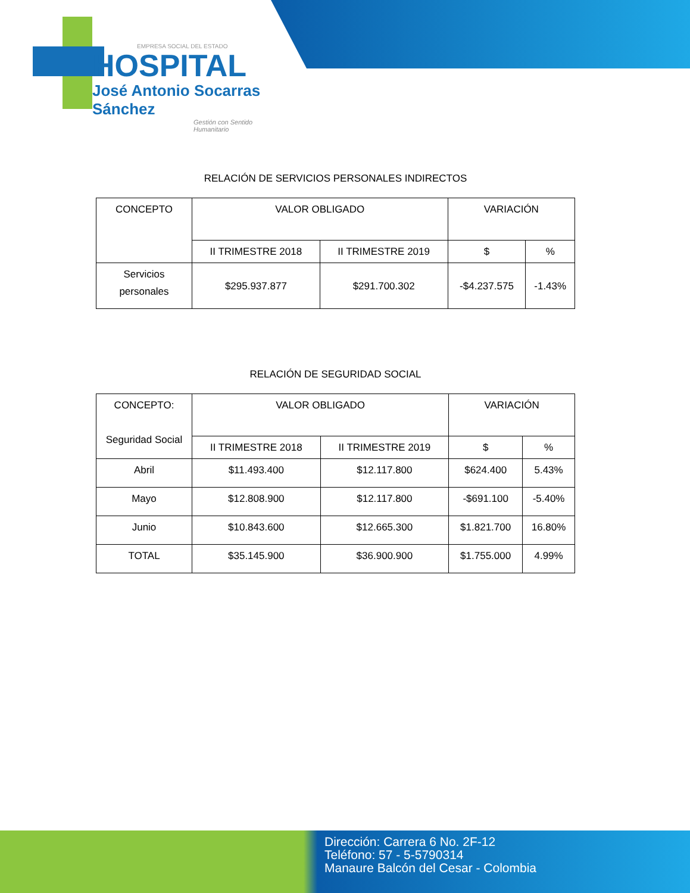EMPRESA SOCIAL DEL ESTADO
HOSPITAL
José Antonio Socarras Sánchez
Gestión con Sentido Humanitario
RELACIÓN DE SERVICIOS PERSONALES INDIRECTOS
| CONCEPTO | VALOR OBLIGADO | | VARIACIÓN | |
| --- | --- | --- | --- | --- |
| | II TRIMESTRE 2018 | II TRIMESTRE 2019 | $ | % |
| Servicios personales | $295.937.877 | $291.700.302 | -$4.237.575 | -1.43% |
RELACIÓN DE SEGURIDAD SOCIAL
| CONCEPTO: Seguridad Social | VALOR OBLIGADO | | VARIACIÓN | |
| --- | --- | --- | --- | --- |
| | II TRIMESTRE 2018 | II TRIMESTRE 2019 | $ | % |
| Abril | $11.493.400 | $12.117.800 | $624.400 | 5.43% |
| Mayo | $12.808.900 | $12.117.800 | -$691.100 | -5.40% |
| Junio | $10.843.600 | $12.665.300 | $1.821.700 | 16.80% |
| TOTAL | $35.145.900 | $36.900.900 | $1.755.000 | 4.99% |
Dirección: Carrera 6 No. 2F-12
Teléfono: 57 - 5-5790314
Manaure Balcón del Cesar - Colombia